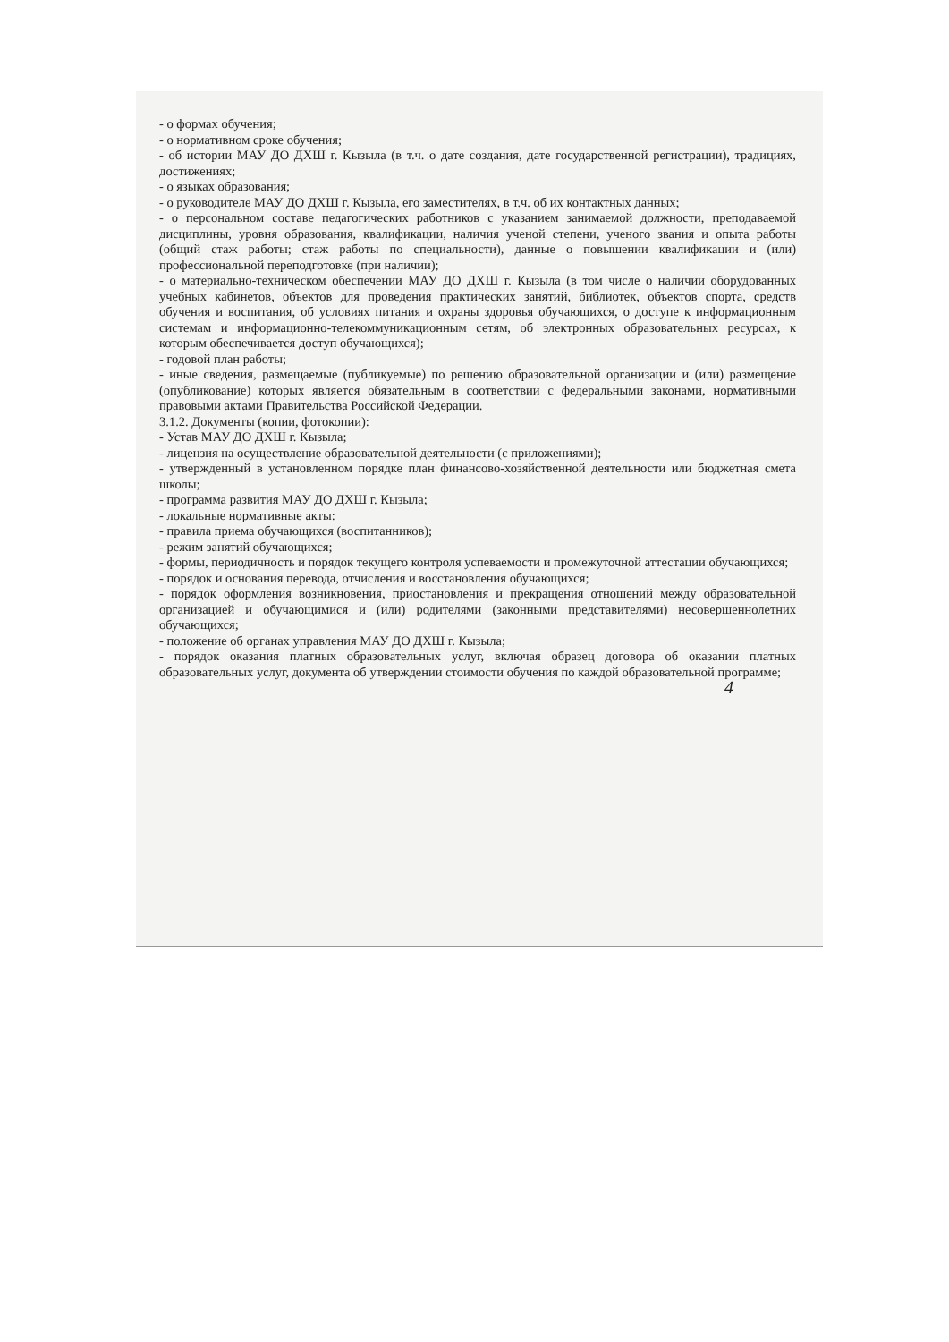- о формах обучения;
- о нормативном сроке обучения;
- об истории МАУ ДО ДХШ г. Кызыла (в т.ч. о дате создания, дате государственной регистрации), традициях, достижениях;
- о языках образования;
- о руководителе МАУ ДО ДХШ г. Кызыла, его заместителях, в т.ч. об их контактных данных;
- о персональном составе педагогических работников с указанием занимаемой должности, преподаваемой дисциплины, уровня образования, квалификации, наличия ученой степени, ученого звания и опыта работы (общий стаж работы; стаж работы по специальности), данные о повышении квалификации и (или) профессиональной переподготовке (при наличии);
- о материально-техническом обеспечении МАУ ДО ДХШ г. Кызыла (в том числе о наличии оборудованных учебных кабинетов, объектов для проведения практических занятий, библиотек, объектов спорта, средств обучения и воспитания, об условиях питания и охраны здоровья обучающихся, о доступе к информационным системам и информационно-телекоммуникационным сетям, об электронных образовательных ресурсах, к которым обеспечивается доступ обучающихся);
- годовой план работы;
- иные сведения, размещаемые (публикуемые) по решению образовательной организации и (или) размещение (опубликование) которых является обязательным в соответствии с федеральными законами, нормативными правовыми актами Правительства Российской Федерации.
3.1.2. Документы (копии, фотокопии):
- Устав МАУ ДО ДХШ г. Кызыла;
- лицензия на осуществление образовательной деятельности (с приложениями);
- утвержденный в установленном порядке план финансово-хозяйственной деятельности или бюджетная смета школы;
- программа развития МАУ ДО ДХШ г. Кызыла;
- локальные нормативные акты:
- правила приема обучающихся (воспитанников);
- режим занятий обучающихся;
- формы, периодичность и порядок текущего контроля успеваемости и промежуточной аттестации обучающихся;
- порядок и основания перевода, отчисления и восстановления обучающихся;
- порядок оформления возникновения, приостановления и прекращения отношений между образовательной организацией и обучающимися и (или) родителями (законными представителями) несовершеннолетних обучающихся;
- положение об органах управления МАУ ДО ДХШ г. Кызыла;
- порядок оказания платных образовательных услуг, включая образец договора об оказании платных образовательных услуг, документа об утверждении стоимости обучения по каждой образовательной программе;
4